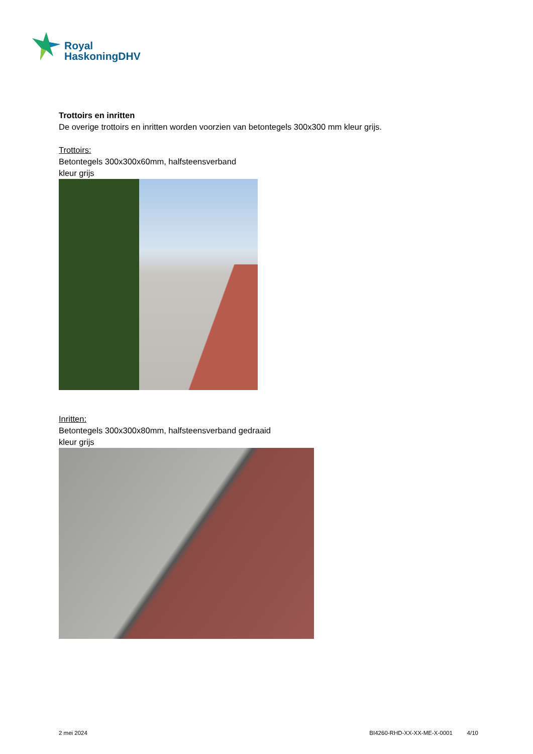Royal
HaskoningDHV
Trottoirs en inritten
De overige trottoirs en inritten worden voorzien van betontegels 300x300 mm kleur grijs.
Trottoirs:
Betontegels 300x300x60mm, halfsteensverband
kleur grijs
Inritten:
Betontegels 300x300x80mm, halfsteensverband gedraaid
kleur grijs
2 mei 2024 BI4260-RHD-XX-XX-ME-X-0001 4/10